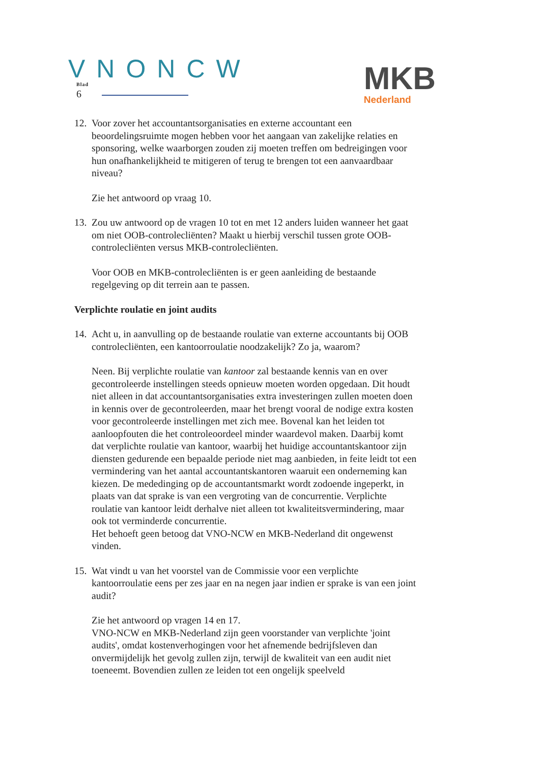VNONCW
Blad
6
MKB
Nederland
12. Voor zover het accountantsorganisaties en externe accountant een beoordelingsruimte mogen hebben voor het aangaan van zakelijke relaties en sponsoring, welke waarborgen zouden zij moeten treffen om bedreigingen voor hun onafhankelijkheid te mitigeren of terug te brengen tot een aanvaardbaar niveau?
Zie het antwoord op vraag 10.
13. Zou uw antwoord op de vragen 10 tot en met 12 anders luiden wanneer het gaat om niet OOB-controlecliënten? Maakt u hierbij verschil tussen grote OOB-controlecliënten versus MKB-controlecliënten.
Voor OOB en MKB-controlecliënten is er geen aanleiding de bestaande regelgeving op dit terrein aan te passen.
Verplichte roulatie en joint audits
14. Acht u, in aanvulling op de bestaande roulatie van externe accountants bij OOB controlecliënten, een kantoorroulatie noodzakelijk? Zo ja, waarom?
Neen. Bij verplichte roulatie van kantoor zal bestaande kennis van en over gecontroleerde instellingen steeds opnieuw moeten worden opgedaan. Dit houdt niet alleen in dat accountantsorganisaties extra investeringen zullen moeten doen in kennis over de gecontroleerden, maar het brengt vooral de nodige extra kosten voor gecontroleerde instellingen met zich mee. Bovenal kan het leiden tot aanloopfouten die het controleoordeel minder waardevol maken. Daarbij komt dat verplichte roulatie van kantoor, waarbij het huidige accountantskantoor zijn diensten gedurende een bepaalde periode niet mag aanbieden, in feite leidt tot een vermindering van het aantal accountantskantoren waaruit een onderneming kan kiezen. De mededinging op de accountantsmarkt wordt zodoende ingeperkt, in plaats van dat sprake is van een vergroting van de concurrentie. Verplichte roulatie van kantoor leidt derhalve niet alleen tot kwaliteitsvermindering, maar ook tot verminderde concurrentie.
Het behoeft geen betoog dat VNO-NCW en MKB-Nederland dit ongewenst vinden.
15. Wat vindt u van het voorstel van de Commissie voor een verplichte kantoorroulatie eens per zes jaar en na negen jaar indien er sprake is van een joint audit?
Zie het antwoord op vragen 14 en 17.
VNO-NCW en MKB-Nederland zijn geen voorstander van verplichte 'joint audits', omdat kostenverhogingen voor het afnemende bedrijfsleven dan onvermijdelijk het gevolg zullen zijn, terwijl de kwaliteit van een audit niet toeneemt. Bovendien zullen ze leiden tot een ongelijk speelveld